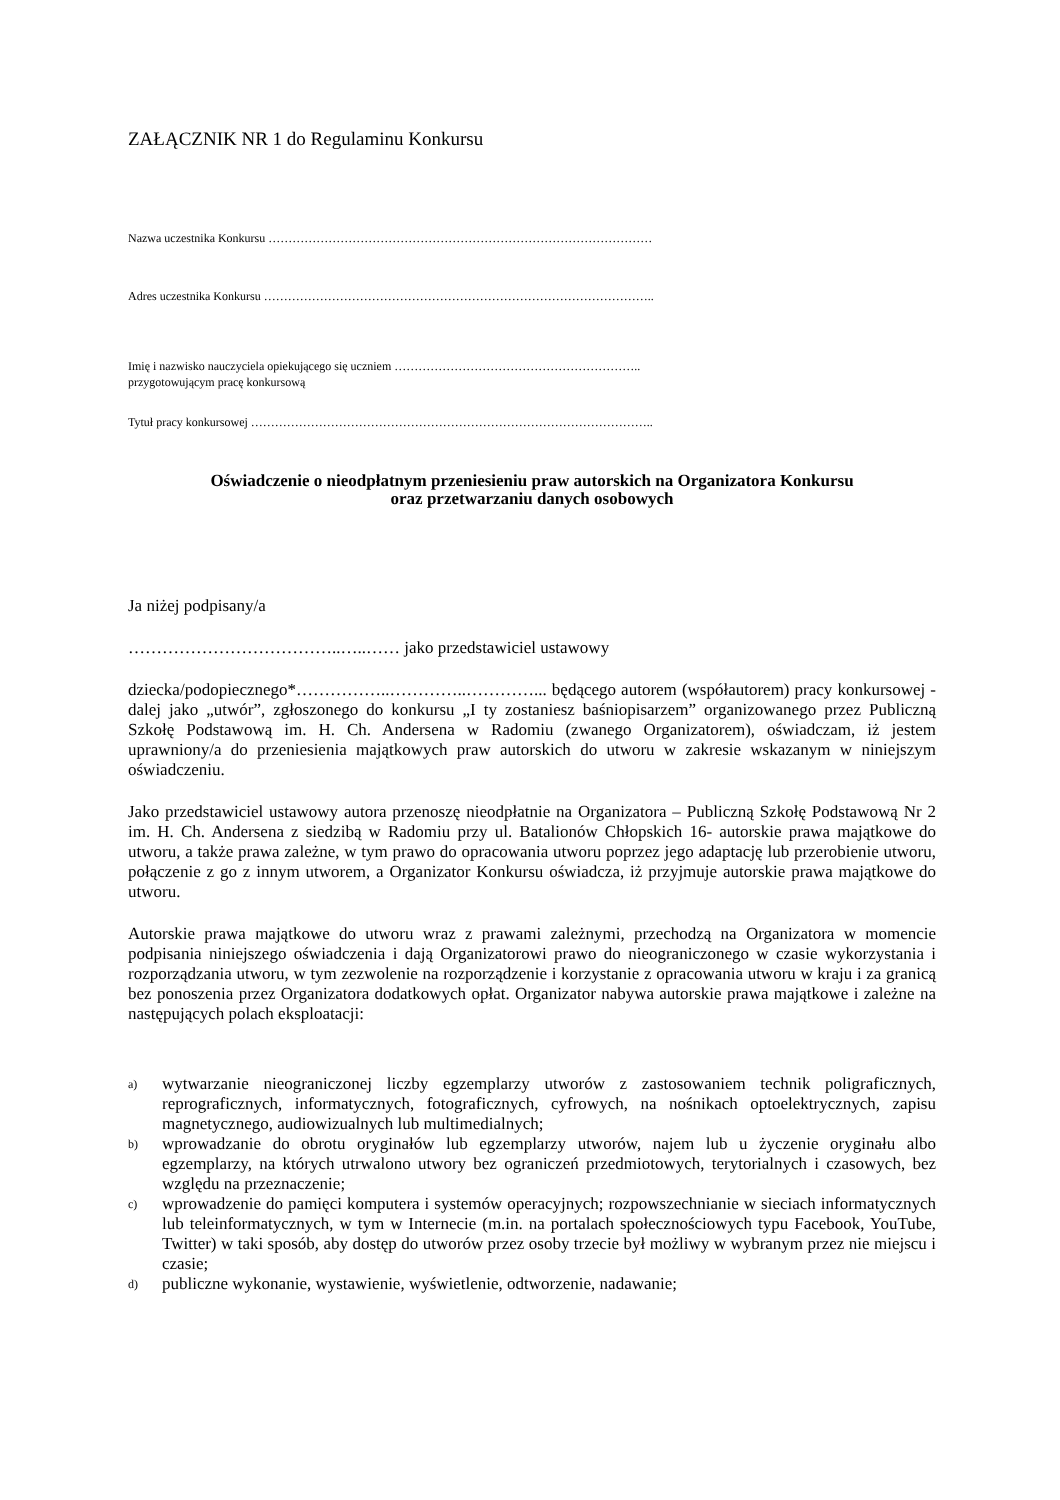ZAŁĄCZNIK NR 1 do Regulaminu Konkursu
Nazwa uczestnika Konkursu ……………………………………………………………………………………
Adres uczestnika Konkursu ……………………………………………………………………………………..
Imię i nazwisko nauczyciela opiekującego się uczniem ……………………………………………………..
przygotowującym pracę konkursową
Tytuł pracy konkursowej ………………………………………………………………………………………..
Oświadczenie o nieodpłatnym przeniesieniu praw autorskich na Organizatora Konkursu
oraz przetwarzaniu danych osobowych
Ja niżej podpisany/a
………………………………..…..…… jako przedstawiciel ustawowy
dziecka/podopiecznego*……………..…………..…………... będącego autorem (współautorem) pracy konkursowej - dalej jako „utwór”, zgłoszonego do konkursu „I ty zostaniesz baśniopisarzem” organizowanego przez Publiczną Szkołę Podstawową im. H. Ch. Andersena w Radomiu (zwanego Organizatorem), oświadczam, iż jestem uprawniony/a do przeniesienia majątkowych praw autorskich do utworu w zakresie wskazanym w niniejszym oświadczeniu.
Jako przedstawiciel ustawowy autora przenoszę nieodpłatnie na Organizatora – Publiczną Szkołę Podstawową Nr 2 im. H. Ch. Andersena z siedzibą w Radomiu przy ul. Batalionów Chłopskich 16- autorskie prawa majątkowe do utworu, a także prawa zależne, w tym prawo do opracowania utworu poprzez jego adaptację lub przerobienie utworu, połączenie z go z innym utworem, a Organizator Konkursu oświadcza, iż przyjmuje autorskie prawa majątkowe do utworu.
Autorskie prawa majątkowe do utworu wraz z prawami zależnymi, przechodzą na Organizatora w momencie podpisania niniejszego oświadczenia i dają Organizatorowi prawo do nieograniczonego w czasie wykorzystania i rozporządzania utworu, w tym zezwolenie na rozporządzenie i korzystanie z opracowania utworu w kraju i za granicą bez ponoszenia przez Organizatora dodatkowych opłat. Organizator nabywa autorskie prawa majątkowe i zależne na następujących polach eksploatacji:
a)
wytwarzanie nieograniczonej liczby egzemplarzy utworów z zastosowaniem technik poligraficznych, reprograficznych, informatycznych, fotograficznych, cyfrowych, na nośnikach optoelektrycznych, zapisu magnetycznego, audiowizualnych lub multimedialnych;
b)
wprowadzanie do obrotu oryginałów lub egzemplarzy utworów, najem lub u życzenie oryginału albo egzemplarzy, na których utrwalono utwory bez ograniczeń przedmiotowych, terytorialnych i czasowych, bez względu na przeznaczenie;
c)
wprowadzenie do pamięci komputera i systemów operacyjnych; rozpowszechnianie w sieciach informatycznych lub teleinformatycznych, w tym w Internecie (m.in. na portalach społecznościowych typu Facebook, YouTube, Twitter) w taki sposób, aby dostęp do utworów przez osoby trzecie był możliwy w wybranym przez nie miejscu i czasie;
d)
publiczne wykonanie, wystawienie, wyświetlenie, odtworzenie, nadawanie;